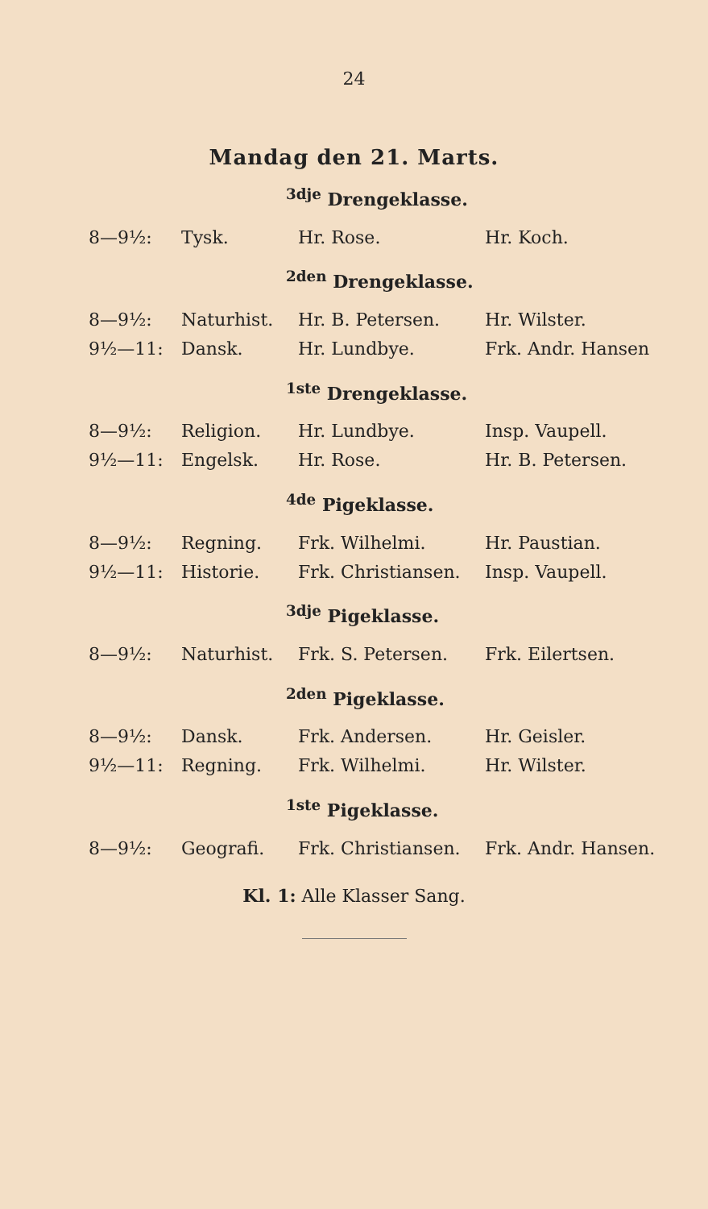24
Mandag den 21. Marts.
<sup>3dje</sup> Drengeklasse.
| 8—9½: | Tysk. | Hr. Rose. | Hr. Koch. |
<sup>2den</sup> Drengeklasse.
| 8—9½: | Naturhist. | Hr. B. Petersen. | Hr. Wilster. |
| 9½—11: | Dansk. | Hr. Lundbye. | Frk. Andr. Hansen |
<sup>1ste</sup> Drengeklasse.
| 8—9½: | Religion. | Hr. Lundbye. | Insp. Vaupell. |
| 9½—11: | Engelsk. | Hr. Rose. | Hr. B. Petersen. |
<sup>4de</sup> Pigeklasse.
| 8—9½: | Regning. | Frk. Wilhelmi. | Hr. Paustian. |
| 9½—11: | Historie. | Frk. Christiansen. | Insp. Vaupell. |
<sup>3dje</sup> Pigeklasse.
| 8—9½: | Naturhist. | Frk. S. Petersen. | Frk. Eilertsen. |
<sup>2den</sup> Pigeklasse.
| 8—9½: | Dansk. | Frk. Andersen. | Hr. Geisler. |
| 9½—11: | Regning. | Frk. Wilhelmi. | Hr. Wilster. |
<sup>1ste</sup> Pigeklasse.
| 8—9½: | Geografi. | Frk. Christiansen. | Frk. Andr. Hansen. |
Kl. 1: Alle Klasser Sang.